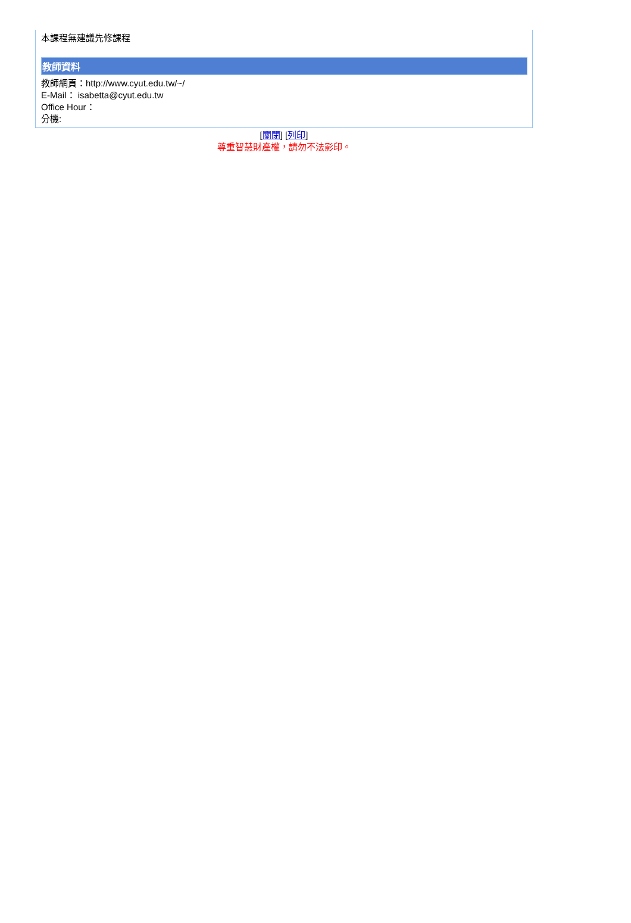本課程無建議先修課程
教師資料
教師網頁：http://www.cyut.edu.tw/~/
E-Mail： isabetta@cyut.edu.tw
Office Hour：
分機:
[關閉] [列印]
尊重智慧財產權，請勿不法影印。